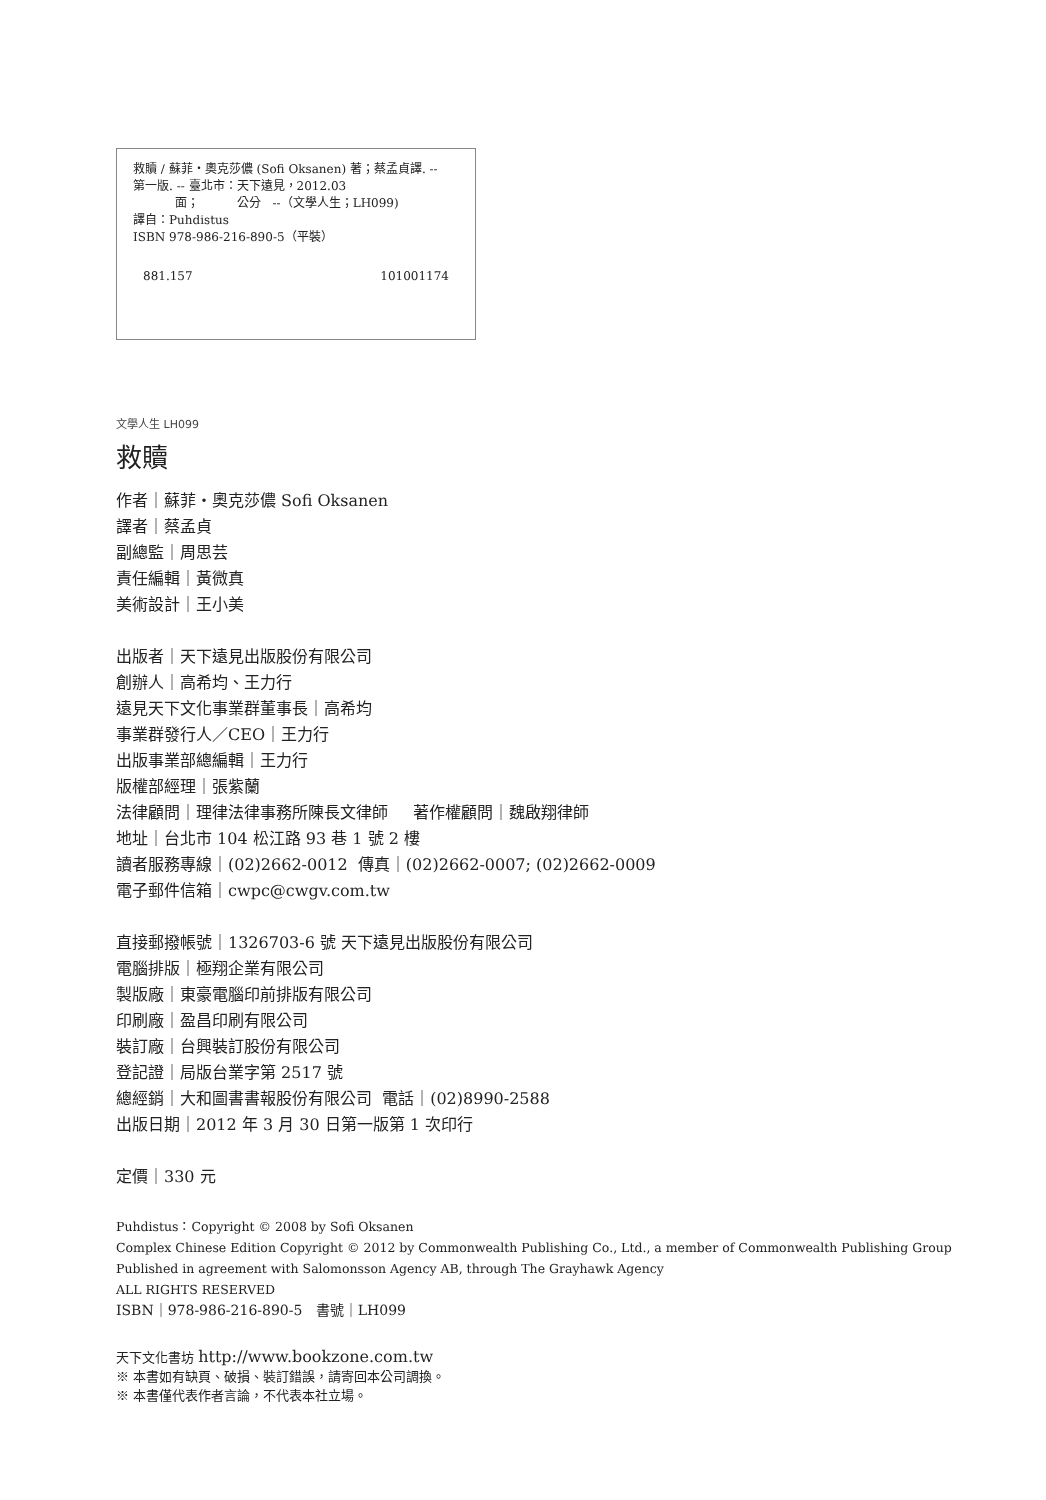救贖 / 蘇菲・奧克莎儂 (Sofi Oksanen) 著；蔡孟貞譯. --
第一版. -- 臺北市：天下遠見，2012.03
面； 公分 --（文學人生；LH099)
譯自：Puhdistus
ISBN 978-986-216-890-5（平裝）
881.157 101001174
文學人生 LH099
救贖
作者｜蘇菲・奧克莎儂 Sofi Oksanen
譯者｜蔡孟貞
副總監｜周思芸
責任編輯｜黃微真
美術設計｜王小美
出版者｜天下遠見出版股份有限公司
創辦人｜高希均、王力行
遠見天下文化事業群董事長｜高希均
事業群發行人／CEO｜王力行
出版事業部總編輯｜王力行
版權部經理｜張紫蘭
法律顧問｜理律法律事務所陳長文律師 著作權顧問｜魏啟翔律師
地址｜台北市 104 松江路 93 巷 1 號 2 樓
讀者服務專線｜(02)2662-0012 傳真｜(02)2662-0007; (02)2662-0009
電子郵件信箱｜cwpc@cwgv.com.tw
直接郵撥帳號｜1326703-6 號 天下遠見出版股份有限公司
電腦排版｜極翔企業有限公司
製版廠｜東豪電腦印前排版有限公司
印刷廠｜盈昌印刷有限公司
裝訂廠｜台興裝訂股份有限公司
登記證｜局版台業字第 2517 號
總經銷｜大和圖書書報股份有限公司 電話｜(02)8990-2588
出版日期｜2012 年 3 月 30 日第一版第 1 次印行
定價｜330 元
Puhdistus：Copyright © 2008 by Sofi Oksanen
Complex Chinese Edition Copyright © 2012 by Commonwealth Publishing Co., Ltd., a member of Commonwealth Publishing Group
Published in agreement with Salomonsson Agency AB, through The Grayhawk Agency
ALL RIGHTS RESERVED
ISBN｜978-986-216-890-5 書號｜LH099
天下文化書坊 http://www.bookzone.com.tw
※ 本書如有缺頁、破損、裝訂錯誤，請寄回本公司調換。
※ 本書僅代表作者言論，不代表本社立場。